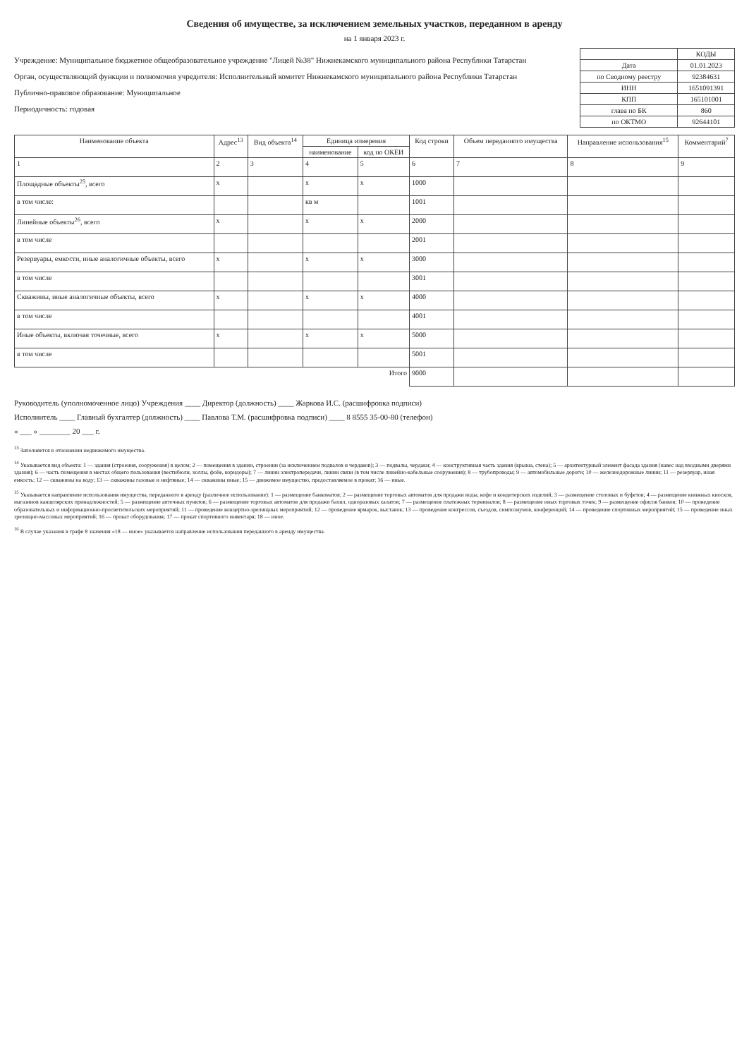Сведения об имуществе, за исключением земельных участков, переданном в аренду
на 1 января 2023 г.
Учреждение: Муниципальное бюджетное общеобразовательное учреждение "Лицей №38" Нижнекамского муниципального района Республики Татарстан
Орган, осуществляющий функции и полномочия учредителя: Исполнительный комитет Нижнекамского муниципального района Республики Татарстан
Публично-правовое образование: Муниципальное
Периодичность: годовая
| | КОДЫ |
| Дата | 01.01.2023 |
| по Сводному реестру | 92384631 |
| ИНН | 1651091391 |
| КПП | 165101001 |
| глава по БК | 860 |
| по ОКТМО | 92644101 |
| Наименование объекта | Адрес<sup>13</sup> | Вид объекта<sup>14</sup> | Единица измерения | | Код строки | Объем переданного имущества | Направление использования<sup>15</sup> | Комментарий<sup>7</sup> |
| --- | --- | --- | --- | --- | --- | --- | --- | --- |
| | | | наименование | код по ОКЕИ | | | | |
| 1 | 2 | 3 | 4 | 5 | 6 | 7 | 8 | 9 |
| Площадные объекты<sup>25</sup>, всего | х | | х | х | 1000 | | | |
| в том числе: | | | кв м | | 1001 | | | |
| Линейные объекты<sup>26</sup>, всего | х | | х | х | 2000 | | | |
| в том числе | | | | | 2001 | | | |
| Резервуары, емкости, иные аналогичные объекты, всего | х | | х | х | 3000 | | | |
| в том числе | | | | | 3001 | | | |
| Скважины, иные аналогичные объекты, всего | х | | х | х | 4000 | | | |
| в том числе | | | | | 4001 | | | |
| Иные объекты, включая точечные, всего | х | | х | х | 5000 | | | |
| в том числе | | | | | 5001 | | | |
| Итого | | | | | 9000 | | | |
Руководитель (уполномоченное лицо) Учреждения ____ Директор (должность) ____ Жаркова И.С. (расшифровка подписи)
Исполнитель ____ Главный бухгалтер (должность) ____ Павлова Т.М. (расшифровка подписи) ____ 8 8555 35-00-80 (телефон)
« ___ » ________ 20 ___ г.
<sup>13</sup> Заполняется в отношении недвижимого имущества.
<sup>14</sup> Указывается вид объекта: 1 — здания (строения, сооружения) в целом; 2 — помещения в здании, строении (за исключением подвалов и чердаков); 3 — подвалы, чердаки; 4 — конструктивная часть здания (крыша, стена); 5 — архитектурный элемент фасада здания (навес над входными дверями здания); 6 — часть помещения в местах общего пользования (вестибюли, холлы, фойе, коридоры); 7 — линии электропередачи, линии связи (в том числе линейно-кабельные сооружения); 8 — трубопроводы; 9 — автомобильные дороги; 10 — железнодорожные линии; 11 — резервуар, иная емкость; 12 — скважины на воду; 13 — скважины газовые и нефтяные; 14 — скважины иные; 15 — движимое имущество, предоставляемое в прокат; 16 — иные.
<sup>15</sup> Указывается направление использования имущества, переданного в аренду (различное использование): 1 — размещение банкоматов; 2 — размещение торговых автоматов для продажи воды, кофе и кондитерских изделий; 3 — размещение столовых и буфетов; 4 — размещение книжных киосков, магазинов канцелярских принадлежностей; 5 — размещение аптечных пунктов; 6 — размещение торговых автоматов для продажи бахил, одноразовых халатов; 7 — размещение платежных терминалов; 8 — размещение иных торговых точек; 9 — размещение офисов банков; 10 — проведение образовательных и информационно-просветительских мероприятий; 11 — проведение концертно-зрелищных мероприятий; 12 — проведение ярмарок, выставок; 13 — проведение конгрессов, съездов, симпозиумов, конференций; 14 — проведение спортивных мероприятий; 15 — проведение иных зрелищно-массовых мероприятий; 16 — прокат оборудования; 17 — прокат спортивного инвентаря; 18 — иное.
<sup>16</sup> В случае указания в графе 8 значения «18 — иное» указывается направление использования переданного в аренду имущества.